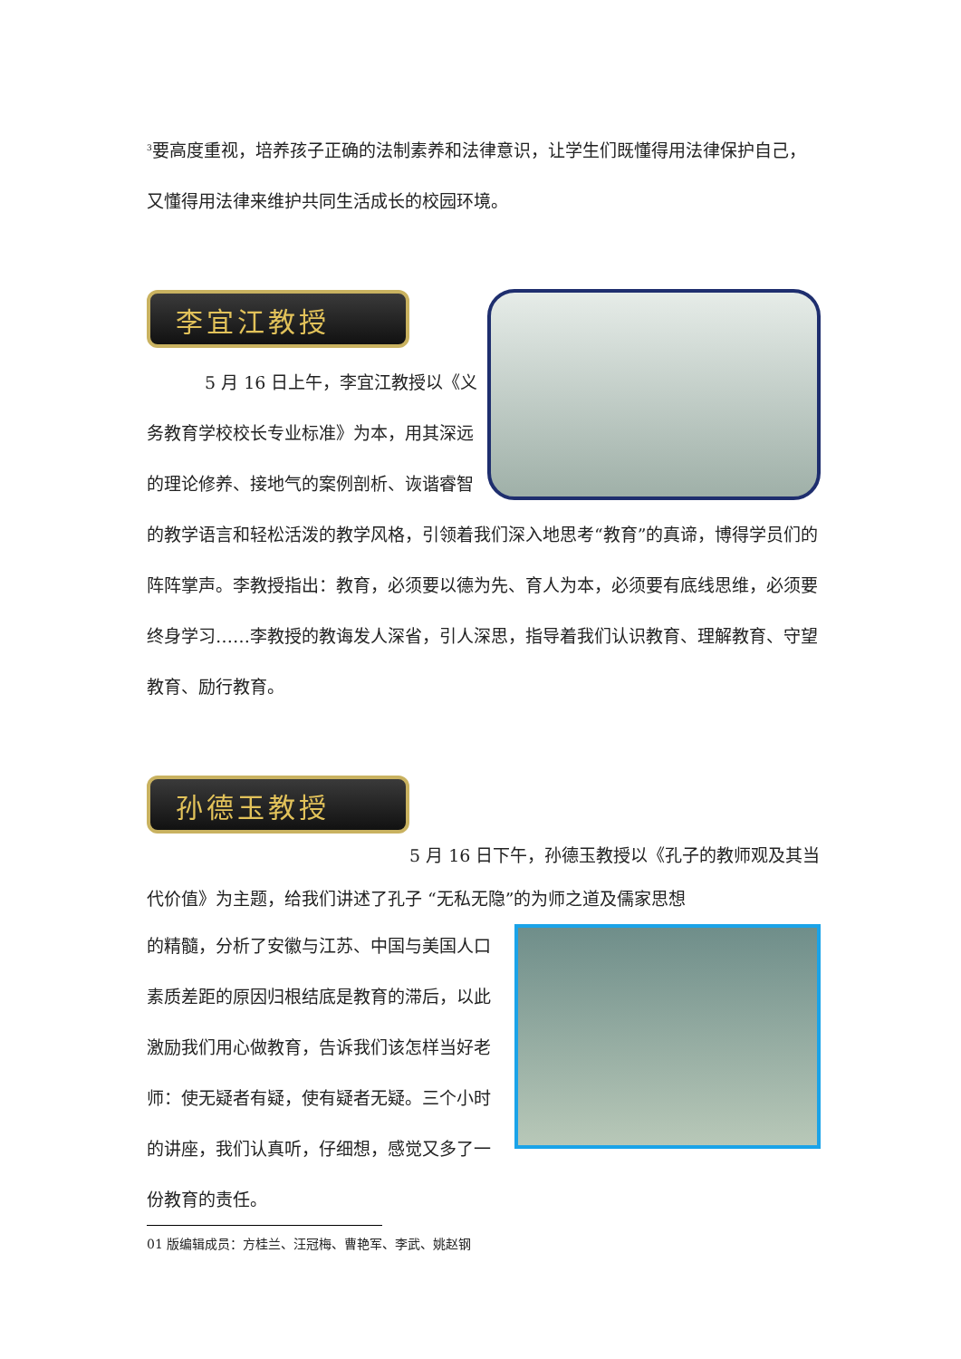<sup>3</sup> 要高度重视，培养孩子正确的法制素养和法律意识，让学生们既懂得用法律保护自己，又懂得用法律来维护共同生活成长的校园环境。
李宜江教授
5 月 16 日上午，李宜江教授以《义务教育学校校长专业标准》为本，用其深远的理论修养、接地气的案例剖析、诙谐睿智的教学语言和轻松活泼的教学风格，引领着我们深入地思考“教育”的真谛，博得学员们的阵阵掌声。李教授指出：教育，必须要以德为先、育人为本，必须要有底线思维，必须要终身学习……李教授的教诲发人深省，引人深思，指导着我们认识教育、理解教育、守望教育、励行教育。
孙德玉教授
5 月 16 日下午，孙德玉教授以《孔子的教师观及其当代价值》为主题，给我们讲述了孔子 “无私无隐”的为师之道及儒家思想
的精髓，分析了安徽与江苏、中国与美国人口素质差距的原因归根结底是教育的滞后，以此激励我们用心做教育，告诉我们该怎样当好老师：使无疑者有疑，使有疑者无疑。三个小时的讲座，我们认真听，仔细想，感觉又多了一份教育的责任。
01 版编辑成员：方桂兰、汪冠梅、曹艳军、李武、姚赵钢